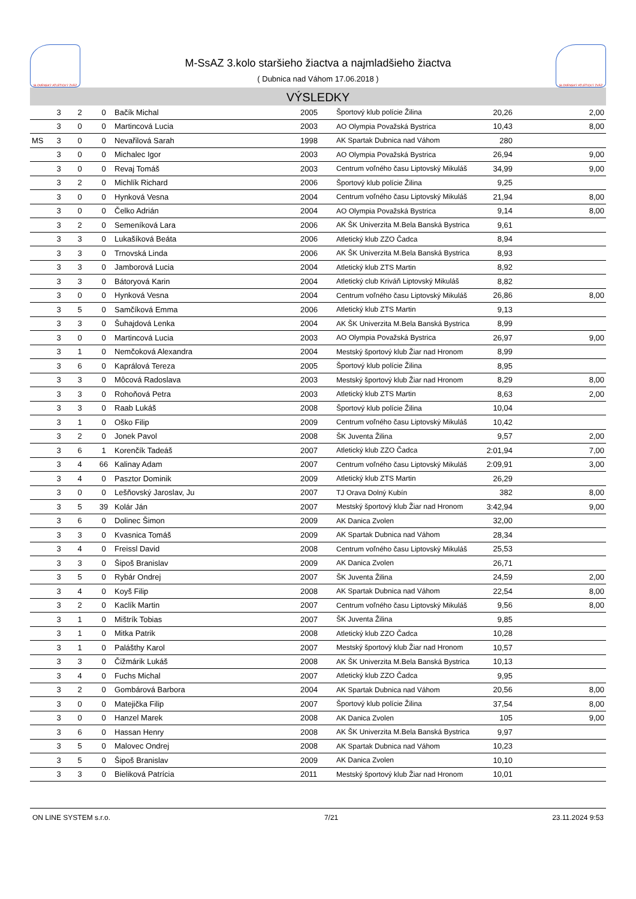SLOVENSKÝ ATLETICKÝ ZVÄZ
M-SsAZ 3.kolo staršieho žiactva a najmladšieho žiactva
( Dubnica nad Váhom 17.06.2018 )
SLOVENSKÝ ATLETICKÝ ZVÄZ
VÝSLEDKY
| | 3 | 2 | 0 | Bačík Michal | 2005 | Športový klub polície Žilina | 20,26 | 2,00 |
| | 3 | 0 | 0 | Martincová Lucia | 2003 | AO Olympia Považská Bystrica | 10,43 | 8,00 |
| MS | 3 | 0 | 0 | Nevařilová Sarah | 1998 | AK Spartak Dubnica nad Váhom | 280 | |
| | 3 | 0 | 0 | Michalec Igor | 2003 | AO Olympia Považská Bystrica | 26,94 | 9,00 |
| | 3 | 0 | 0 | Revaj Tomáš | 2003 | Centrum voľného času Liptovský Mikuláš | 34,99 | 9,00 |
| | 3 | 2 | 0 | Michlík Richard | 2006 | Športový klub polície Žilina | 9,25 | |
| | 3 | 0 | 0 | Hynková Vesna | 2004 | Centrum voľného času Liptovský Mikuláš | 21,94 | 8,00 |
| | 3 | 0 | 0 | Čelko Adrián | 2004 | AO Olympia Považská Bystrica | 9,14 | 8,00 |
| | 3 | 2 | 0 | Semeníková Lara | 2006 | AK ŠK Univerzita M.Bela Banská Bystrica | 9,61 | |
| | 3 | 3 | 0 | Lukašíková Beáta | 2006 | Atletický klub ZZO Čadca | 8,94 | |
| | 3 | 3 | 0 | Trnovská Linda | 2006 | AK ŠK Univerzita M.Bela Banská Bystrica | 8,93 | |
| | 3 | 3 | 0 | Jamborová Lucia | 2004 | Atletický klub ZTS Martin | 8,92 | |
| | 3 | 3 | 0 | Bátoryová Karin | 2004 | Atletický club Kriváň Liptovský Mikuláš | 8,82 | |
| | 3 | 0 | 0 | Hynková Vesna | 2004 | Centrum voľného času Liptovský Mikuláš | 26,86 | 8,00 |
| | 3 | 5 | 0 | Samčíková Emma | 2006 | Atletický klub ZTS Martin | 9,13 | |
| | 3 | 3 | 0 | Šuhajdová Lenka | 2004 | AK ŠK Univerzita M.Bela Banská Bystrica | 8,99 | |
| | 3 | 0 | 0 | Martincová Lucia | 2003 | AO Olympia Považská Bystrica | 26,97 | 9,00 |
| | 3 | 1 | 0 | Nemčoková Alexandra | 2004 | Mestský športový klub Žiar nad Hronom | 8,99 | |
| | 3 | 6 | 0 | Kaprálová Tereza | 2005 | Športový klub polície Žilina | 8,95 | |
| | 3 | 3 | 0 | Môcová Radoslava | 2003 | Mestský športový klub Žiar nad Hronom | 8,29 | 8,00 |
| | 3 | 3 | 0 | Rohoňová Petra | 2003 | Atletický klub ZTS Martin | 8,63 | 2,00 |
| | 3 | 3 | 0 | Raab Lukáš | 2008 | Športový klub polície Žilina | 10,04 | |
| | 3 | 1 | 0 | Oško Filip | 2009 | Centrum voľného času Liptovský Mikuláš | 10,42 | |
| | 3 | 2 | 0 | Jonek Pavol | 2008 | ŠK Juventa Žilina | 9,57 | 2,00 |
| | 3 | 6 | 1 | Korenčík Tadeáš | 2007 | Atletický klub ZZO Čadca | 2:01,94 | 7,00 |
| | 3 | 4 | 66 | Kalinay Adam | 2007 | Centrum voľného času Liptovský Mikuláš | 2:09,91 | 3,00 |
| | 3 | 4 | 0 | Pasztor Dominik | 2009 | Atletický klub ZTS Martin | 26,29 | |
| | 3 | 0 | 0 | Lešňovský Jaroslav, Ju | 2007 | TJ Orava Dolný Kubín | 382 | 8,00 |
| | 3 | 5 | 39 | Kolár Ján | 2007 | Mestský športový klub Žiar nad Hronom | 3:42,94 | 9,00 |
| | 3 | 6 | 0 | Dolinec Šimon | 2009 | AK Danica Zvolen | 32,00 | |
| | 3 | 3 | 0 | Kvasnica Tomáš | 2009 | AK Spartak Dubnica nad Váhom | 28,34 | |
| | 3 | 4 | 0 | Freissl David | 2008 | Centrum voľného času Liptovský Mikuláš | 25,53 | |
| | 3 | 3 | 0 | Šipoš Branislav | 2009 | AK Danica Zvolen | 26,71 | |
| | 3 | 5 | 0 | Rybár Ondrej | 2007 | ŠK Juventa Žilina | 24,59 | 2,00 |
| | 3 | 4 | 0 | Koyš Filip | 2008 | AK Spartak Dubnica nad Váhom | 22,54 | 8,00 |
| | 3 | 2 | 0 | Kaclík Martin | 2007 | Centrum voľného času Liptovský Mikuláš | 9,56 | 8,00 |
| | 3 | 1 | 0 | Mištrík Tobias | 2007 | ŠK Juventa Žilina | 9,85 | |
| | 3 | 1 | 0 | Mitka Patrik | 2008 | Atletický klub ZZO Čadca | 10,28 | |
| | 3 | 1 | 0 | Palášthy Karol | 2007 | Mestský športový klub Žiar nad Hronom | 10,57 | |
| | 3 | 3 | 0 | Čižmárik Lukáš | 2008 | AK ŠK Univerzita M.Bela Banská Bystrica | 10,13 | |
| | 3 | 4 | 0 | Fuchs Michal | 2007 | Atletický klub ZZO Čadca | 9,95 | |
| | 3 | 2 | 0 | Gombárová Barbora | 2004 | AK Spartak Dubnica nad Váhom | 20,56 | 8,00 |
| | 3 | 0 | 0 | Matejička Filip | 2007 | Športový klub polície Žilina | 37,54 | 8,00 |
| | 3 | 0 | 0 | Hanzel Marek | 2008 | AK Danica Zvolen | 105 | 9,00 |
| | 3 | 6 | 0 | Hassan Henry | 2008 | AK ŠK Univerzita M.Bela Banská Bystrica | 9,97 | |
| | 3 | 5 | 0 | Malovec Ondrej | 2008 | AK Spartak Dubnica nad Váhom | 10,23 | |
| | 3 | 5 | 0 | Šipoš Branislav | 2009 | AK Danica Zvolen | 10,10 | |
| | 3 | 3 | 0 | Bieliková Patrícia | 2011 | Mestský športový klub Žiar nad Hronom | 10,01 | |
ON LINE SYSTEM s.r.o. 7/21 23.11.2024 9:53